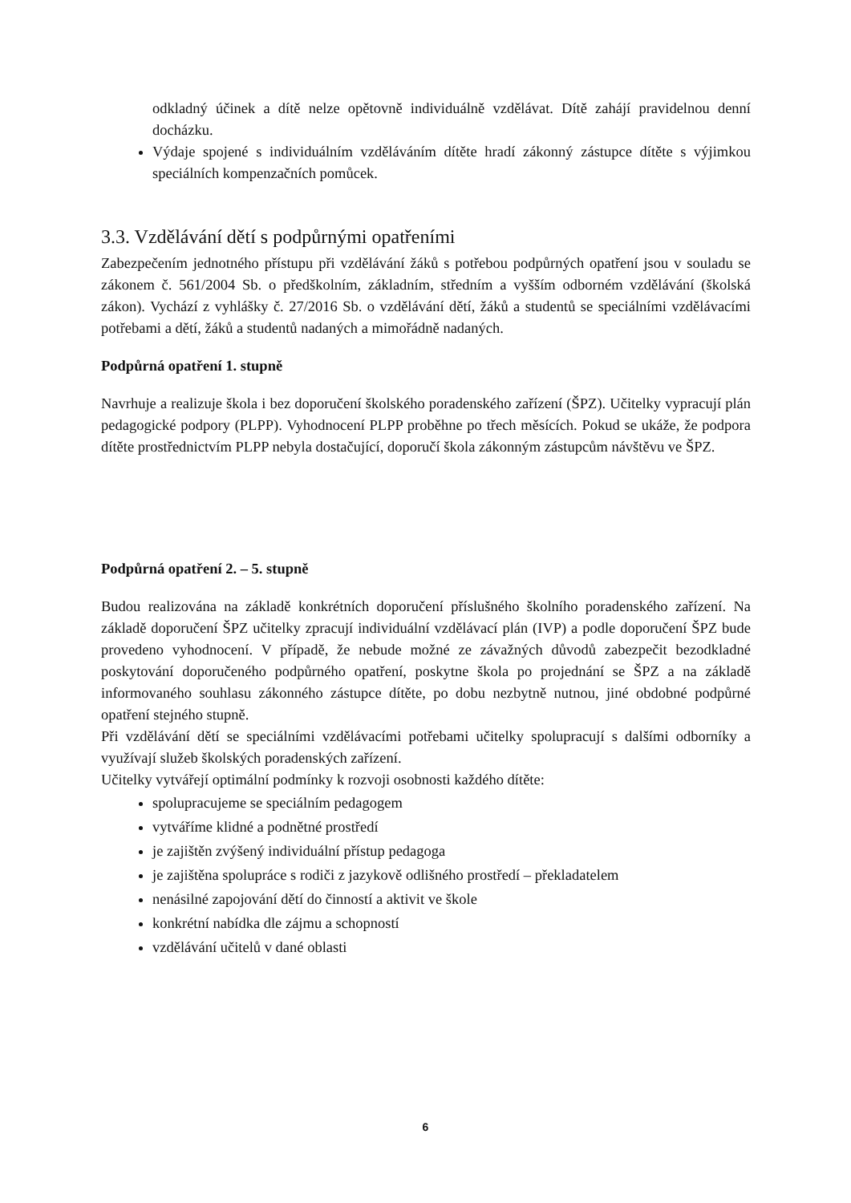odkladný účinek a dítě nelze opětovně individuálně vzdělávat. Dítě zahájí pravidelnou denní docházku.
Výdaje spojené s individuálním vzděláváním dítěte hradí zákonný zástupce dítěte s výjimkou speciálních kompenzačních pomůcek.
3.3. Vzdělávání dětí s podpůrnými opatřeními
Zabezpečením jednotného přístupu při vzdělávání žáků s potřebou podpůrných opatření jsou v souladu se zákonem č. 561/2004 Sb. o předškolním, základním, středním a vyšším odborném vzdělávání (školská zákon). Vychází z vyhlášky č. 27/2016 Sb. o vzdělávání dětí, žáků a studentů se speciálními vzdělávacími potřebami a dětí, žáků a studentů nadaných a mimořádně nadaných.
Podpůrná opatření 1. stupně
Navrhuje a realizuje škola i bez doporučení školského poradenského zařízení (ŠPZ). Učitelky vypracují plán pedagogické podpory (PLPP). Vyhodnocení PLPP proběhne po třech měsících. Pokud se ukáže, že podpora dítěte prostřednictvím PLPP nebyla dostačující, doporučí škola zákonným zástupcům návštěvu ve ŠPZ.
Podpůrná opatření 2. – 5. stupně
Budou realizována na základě konkrétních doporučení příslušného školního poradenského zařízení. Na základě doporučení ŠPZ učitelky zpracují individuální vzdělávací plán (IVP) a podle doporučení ŠPZ bude provedeno vyhodnocení. V případě, že nebude možné ze závažných důvodů zabezpečit bezodkladné poskytování doporučeného podpůrného opatření, poskytne škola po projednání se ŠPZ a na základě informovaného souhlasu zákonného zástupce dítěte, po dobu nezbytně nutnou, jiné obdobné podpůrné opatření stejného stupně.
Při vzdělávání dětí se speciálními vzdělávacími potřebami učitelky spolupracují s dalšími odborníky a využívají služeb školských poradenských zařízení.
Učitelky vytvářejí optimální podmínky k rozvoji osobnosti každého dítěte:
spolupracujeme se speciálním pedagogem
vytváříme klidné a podnětné prostředí
je zajištěn zvýšený individuální přístup pedagoga
je zajištěna spolupráce s rodiči z jazykově odlišného prostředí – překladatelem
nenásilné zapojování dětí do činností a aktivit ve škole
konkrétní nabídka dle zájmu a schopností
vzdělávání učitelů v dané oblasti
6